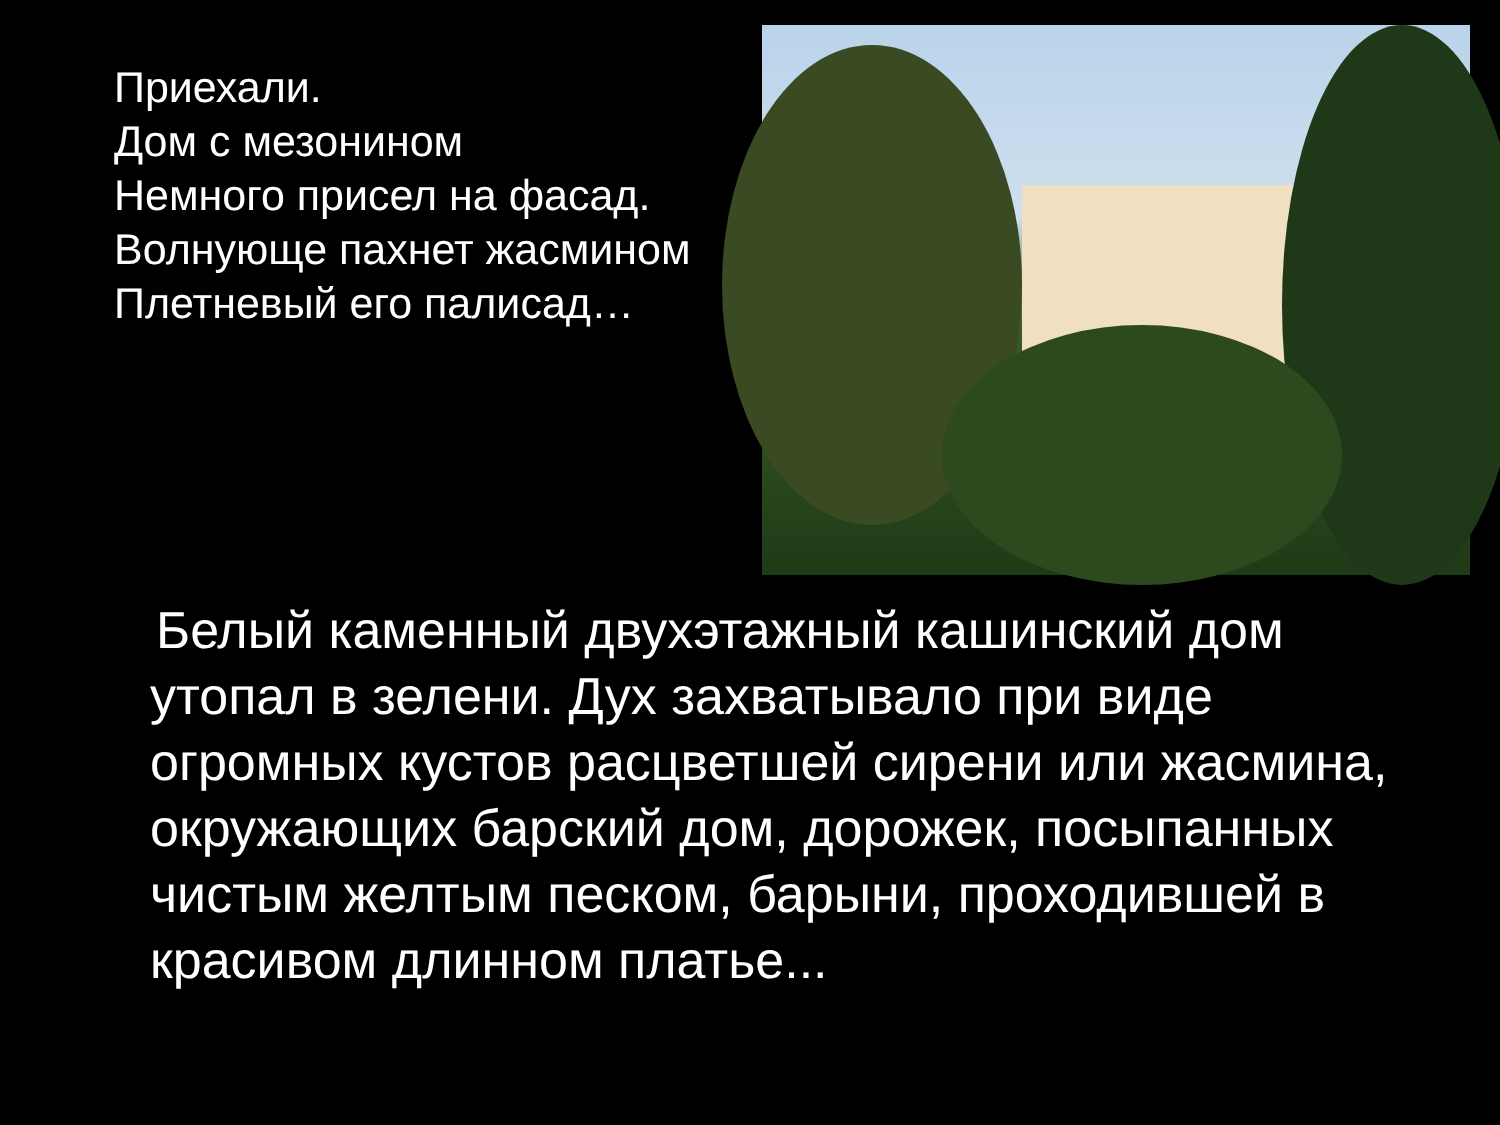Приехали.
Дом с мезонином
Немного присел на фасад.
Волнующе пахнет жасмином
Плетневый его палисад…
Белый каменный двухэтажный кашинский дом утопал в зелени. Дух захватывало при виде огромных кустов расцветшей сирени или жасмина, окружающих барский дом, дорожек, посыпанных чистым желтым песком, барыни, проходившей в красивом длинном платье...